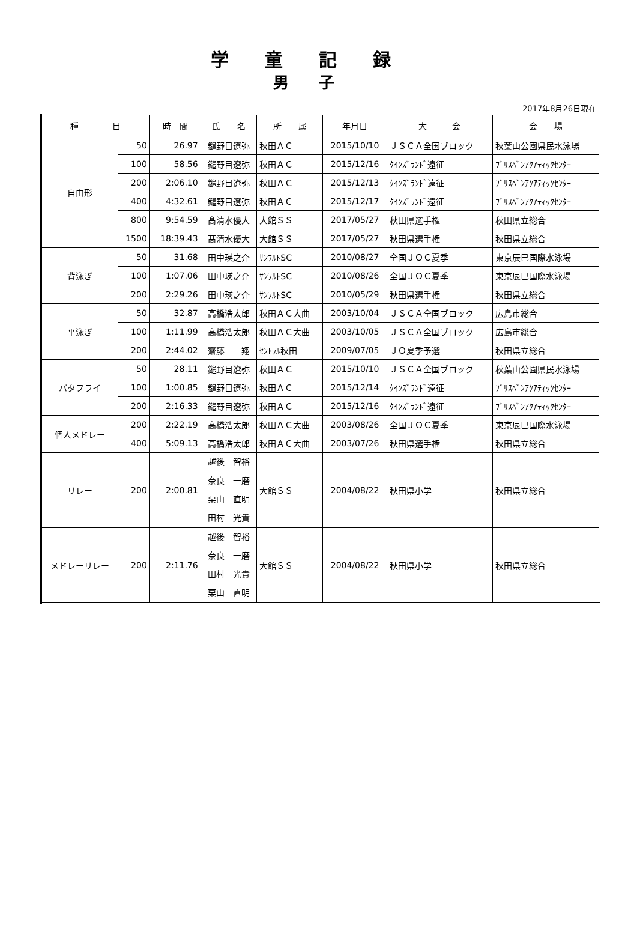学童記録
男子
2017年8月26日現在
| 種 目 | | 時 間 | 氏 名 | 所 属 | 年月日 | 大 会 | 会 場 |
| --- | --- | --- | --- | --- | --- | --- | --- |
| 自由形 | 50 | 26.97 | 鑓野目遼弥 | 秋田ＡＣ | 2015/10/10 | ＪＳＣＡ全国ブロック | 秋葉山公園県民水泳場 |
| | 100 | 58.56 | 鑓野目遼弥 | 秋田ＡＣ | 2015/12/16 | ｸｲﾝｽﾞﾗﾝﾄﾞ遠征 | ﾌﾞﾘｽﾍﾞﾝｱｸｱﾃｨｯｸｾﾝﾀｰ |
| | 200 | 2:06.10 | 鑓野目遼弥 | 秋田ＡＣ | 2015/12/13 | ｸｲﾝｽﾞﾗﾝﾄﾞ遠征 | ﾌﾞﾘｽﾍﾞﾝｱｸｱﾃｨｯｸｾﾝﾀｰ |
| | 400 | 4:32.61 | 鑓野目遼弥 | 秋田ＡＣ | 2015/12/17 | ｸｲﾝｽﾞﾗﾝﾄﾞ遠征 | ﾌﾞﾘｽﾍﾞﾝｱｸｱﾃｨｯｸｾﾝﾀｰ |
| | 800 | 9:54.59 | 髙清水優大 | 大館ＳＳ | 2017/05/27 | 秋田県選手権 | 秋田県立総合 |
| | 1500 | 18:39.43 | 髙清水優大 | 大館ＳＳ | 2017/05/27 | 秋田県選手権 | 秋田県立総合 |
| 背泳ぎ | 50 | 31.68 | 田中瑛之介 | ｻﾝﾌﾙﾄSC | 2010/08/27 | 全国ＪＯＣ夏季 | 東京辰巳国際水泳場 |
| | 100 | 1:07.06 | 田中瑛之介 | ｻﾝﾌﾙﾄSC | 2010/08/26 | 全国ＪＯＣ夏季 | 東京辰巳国際水泳場 |
| | 200 | 2:29.26 | 田中瑛之介 | ｻﾝﾌﾙﾄSC | 2010/05/29 | 秋田県選手権 | 秋田県立総合 |
| 平泳ぎ | 50 | 32.87 | 高橋浩太郎 | 秋田ＡＣ大曲 | 2003/10/04 | ＪＳＣＡ全国ブロック | 広島市総合 |
| | 100 | 1:11.99 | 高橋浩太郎 | 秋田ＡＣ大曲 | 2003/10/05 | ＪＳＣＡ全国ブロック | 広島市総合 |
| | 200 | 2:44.02 | 齋藤 翔 | ｾﾝﾄﾗﾙ秋田 | 2009/07/05 | ＪＯ夏季予選 | 秋田県立総合 |
| バタフライ | 50 | 28.11 | 鑓野目遼弥 | 秋田ＡＣ | 2015/10/10 | ＪＳＣＡ全国ブロック | 秋葉山公園県民水泳場 |
| | 100 | 1:00.85 | 鑓野目遼弥 | 秋田ＡＣ | 2015/12/14 | ｸｲﾝｽﾞﾗﾝﾄﾞ遠征 | ﾌﾞﾘｽﾍﾞﾝｱｸｱﾃｨｯｸｾﾝﾀｰ |
| | 200 | 2:16.33 | 鑓野目遼弥 | 秋田ＡＣ | 2015/12/16 | ｸｲﾝｽﾞﾗﾝﾄﾞ遠征 | ﾌﾞﾘｽﾍﾞﾝｱｸｱﾃｨｯｸｾﾝﾀｰ |
| 個人メドレー | 200 | 2:22.19 | 高橋浩太郎 | 秋田ＡＣ大曲 | 2003/08/26 | 全国ＪＯＣ夏季 | 東京辰巳国際水泳場 |
| | 400 | 5:09.13 | 高橋浩太郎 | 秋田ＡＣ大曲 | 2003/07/26 | 秋田県選手権 | 秋田県立総合 |
| リレー | 200 | 2:00.81 | 越後 智裕 奈良 一磨 栗山 直明 田村 光貴 | 大館ＳＳ | 2004/08/22 | 秋田県小学 | 秋田県立総合 |
| メドレーリレー | 200 | 2:11.76 | 越後 智裕 奈良 一磨 田村 光貴 栗山 直明 | 大館ＳＳ | 2004/08/22 | 秋田県小学 | 秋田県立総合 |